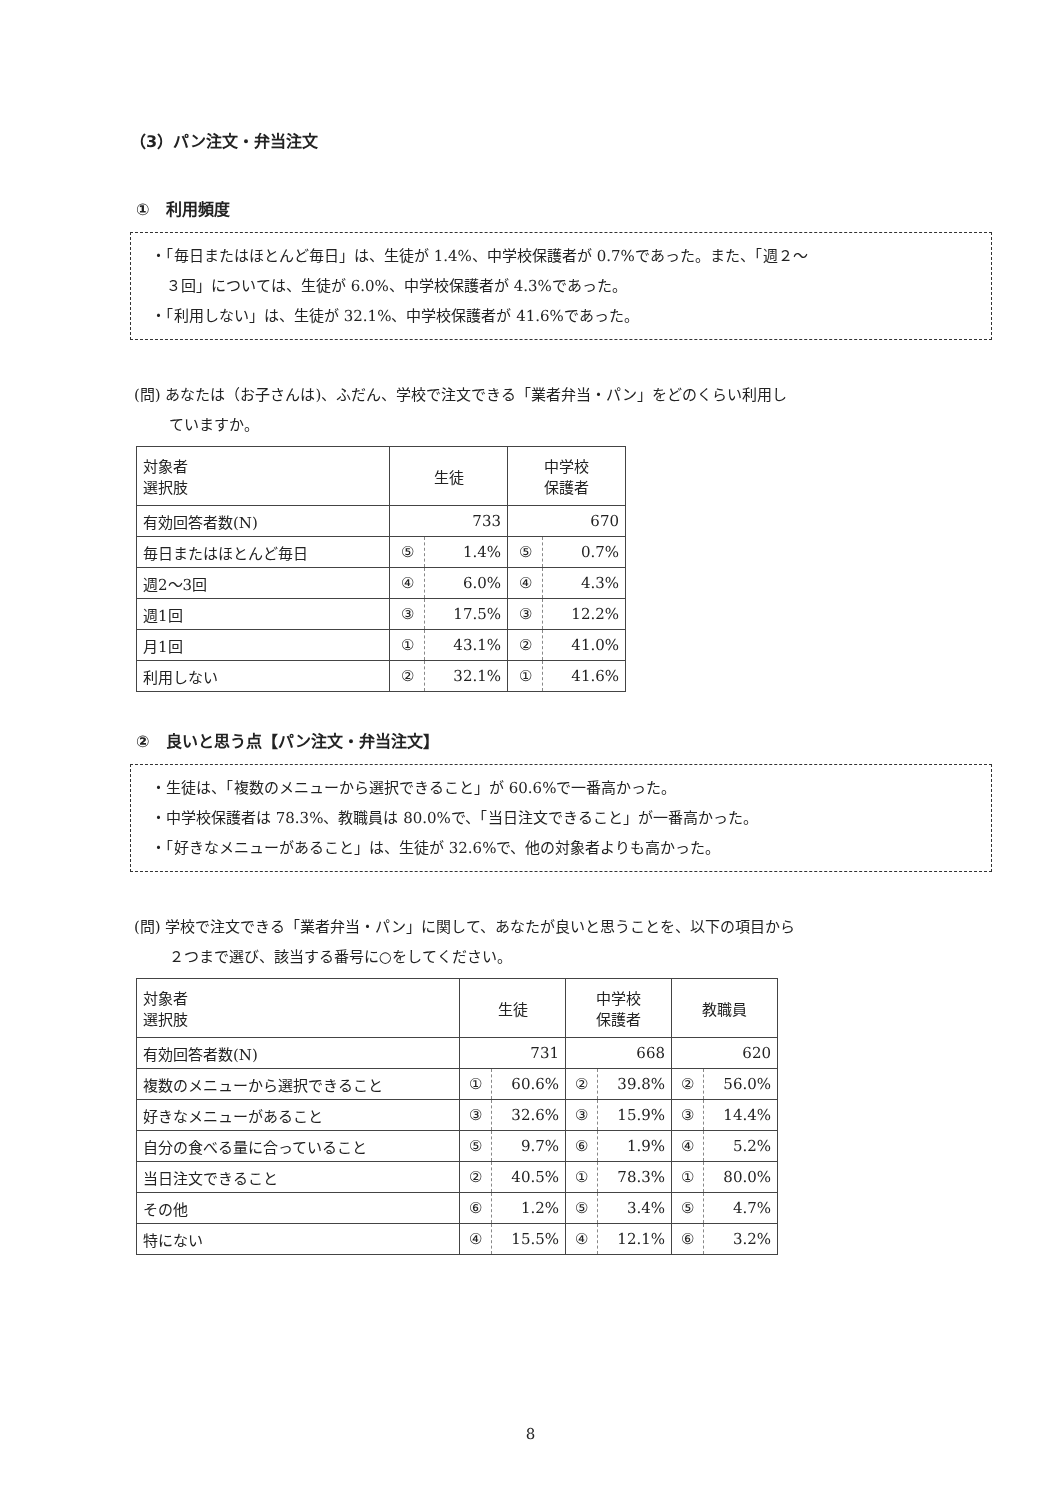（3）パン注文・弁当注文
①　利用頻度
・「毎日またはほとんど毎日」は、生徒が 1.4%、中学校保護者が 0.7%であった。また、「週２～
　３回」については、生徒が 6.0%、中学校保護者が 4.3%であった。
・「利用しない」は、生徒が 32.1%、中学校保護者が 41.6%であった。
(問) あなたは（お子さんは)、ふだん、学校で注文できる「業者弁当・パン」をどのくらい利用し
　　 ていますか。
| 対象者 選択肢 | 生徒 | | 中学校 保護者 | |
| --- | --- | --- | --- | --- |
| 有効回答者数(N) | 733 | | 670 | |
| 毎日またはほとんど毎日 | ⑤ | 1.4% | ⑤ | 0.7% |
| 週2～3回 | ④ | 6.0% | ④ | 4.3% |
| 週1回 | ③ | 17.5% | ③ | 12.2% |
| 月1回 | ① | 43.1% | ② | 41.0% |
| 利用しない | ② | 32.1% | ① | 41.6% |
②　良いと思う点【パン注文・弁当注文】
・生徒は、「複数のメニューから選択できること」が 60.6%で一番高かった。
・中学校保護者は 78.3%、教職員は 80.0%で、「当日注文できること」が一番高かった。
・「好きなメニューがあること」は、生徒が 32.6%で、他の対象者よりも高かった。
(問) 学校で注文できる「業者弁当・パン」に関して、あなたが良いと思うことを、以下の項目から
　　 ２つまで選び、該当する番号に○をしてください。
| 対象者 選択肢 | 生徒 | | 中学校 保護者 | | 教職員 | |
| --- | --- | --- | --- | --- | --- | --- |
| 有効回答者数(N) | 731 | | 668 | | 620 | |
| 複数のメニューから選択できること | ① | 60.6% | ② | 39.8% | ② | 56.0% |
| 好きなメニューがあること | ③ | 32.6% | ③ | 15.9% | ③ | 14.4% |
| 自分の食べる量に合っていること | ⑤ | 9.7% | ⑥ | 1.9% | ④ | 5.2% |
| 当日注文できること | ② | 40.5% | ① | 78.3% | ① | 80.0% |
| その他 | ⑥ | 1.2% | ⑤ | 3.4% | ⑤ | 4.7% |
| 特にない | ④ | 15.5% | ④ | 12.1% | ⑥ | 3.2% |
8